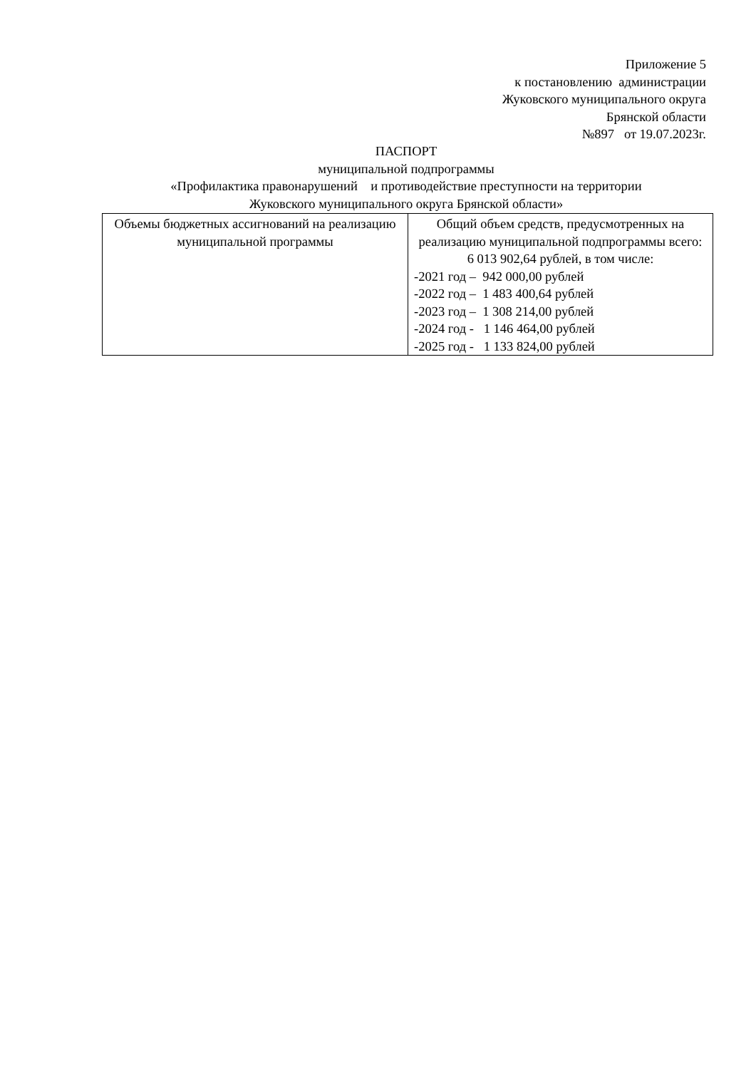Приложение 5
к постановлению администрации
Жуковского муниципального округа
Брянской области
№897 от 19.07.2023г.
ПАСПОРТ
муниципальной подпрограммы
«Профилактика правонарушений и противодействие преступности на территории
Жуковского муниципального округа Брянской области»
| Объемы бюджетных ассигнований на реализацию муниципальной программы | Общий объем средств, предусмотренных на реализацию муниципальной подпрограммы всего: 6 013 902,64 рублей, в том числе: -2021 год – 942 000,00 рублей -2022 год – 1 483 400,64 рублей -2023 год – 1 308 214,00 рублей -2024 год - 1 146 464,00 рублей -2025 год - 1 133 824,00 рублей |